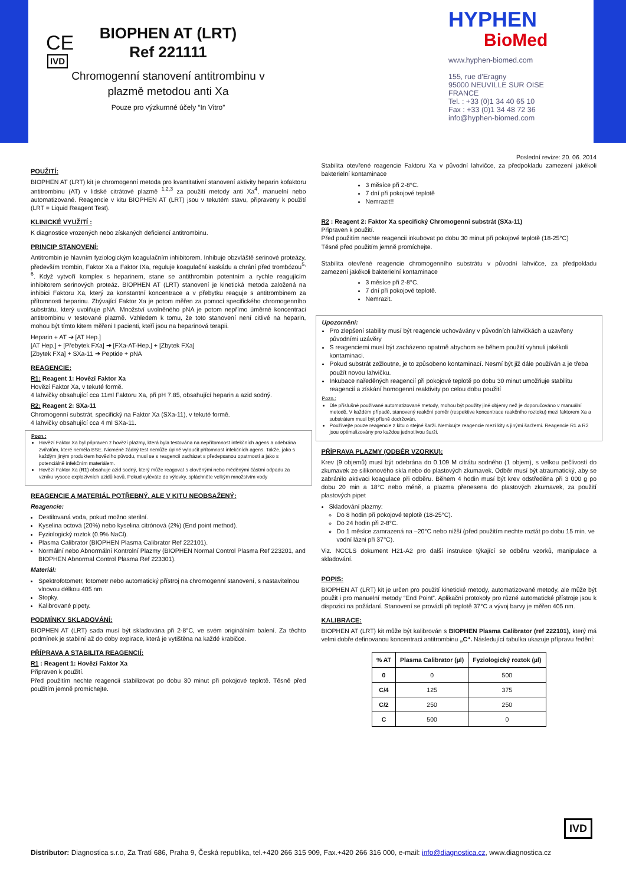CE
IVD
BIOPHEN AT (LRT)
Ref 221111
Chromogenní stanovení antitrombinu v plazmě metodou anti Xa
Pouze pro výzkumné účely “In Vitro”
HYPHEN
BioMed
www.hyphen-biomed.com
155, rue d'Eragny
95000 NEUVILLE SUR OISE
FRANCE
Tel. : +33 (0)1 34 40 65 10
Fax : +33 (0)1 34 48 72 36
info@hyphen-biomed.com
Poslední revize: 20. 06. 2014
POUŽITÍ:
BIOPHEN AT (LRT) kit je chromogenní metoda pro kvantitativní stanovení aktivity heparin kofaktoru antitrombinu (AT) v lidské citrátové plazmě <sup>1,2,3</sup> za použití metody anti Xa<sup>4</sup>, manuelní nebo automatizované. Reagencie v kitu BIOPHEN AT (LRT) jsou v tekutém stavu, připraveny k použití (LRT = Liquid Reagent Test).
KLINICKÉ VYUŽITÍ :
K diagnostice vrozených nebo získaných deficiencí antitrombinu.
PRINCIP STANOVENÍ:
Antitrombin je hlavním fyziologickým koagulačním inhibitorem. Inhibuje obzvláště serinové proteázy, především trombin, Faktor Xa a Faktor IXa, reguluje koagulační kaskádu a chrání před trombózou<sup>5, 6</sup>. Když vytvoří komplex s heparinem, stane se antithrombin potentním a rychle reagujícím inhibitorem serinových proteáz. BIOPHEN AT (LRT) stanovení je kinetická metoda založená na inhibici Faktoru Xa, který za konstantní koncentrace a v přebytku reaguje s antitrombinem za přítomnosti heparinu. Zbývající Faktor Xa je potom měřen za pomocí specifického chromogenního substrátu, který uvolňuje pNA. Množství uvolněného pNA je potom nepřímo úměrné koncentraci antitrombinu v testované plazmě. Vzhledem k tomu, že toto stanovení není citlivé na heparin, mohou být tímto kitem měřeni I pacienti, kteří jsou na heparinová terapii.
Heparin + AT ➔ [AT Hep.]
[AT Hep.] + [Přebytek FXa] ➔ [FXa-AT-Hep.] + [Zbytek FXa]
[Zbytek FXa] + SXa-11 ➔ Peptide + pNA
REAGENCIE:
R1: Reagent 1: Hovězí Faktor Xa
Hovězí Faktor Xa, v tekuté formě.
4 lahvičky obsahující cca 11ml Faktoru Xa, při pH 7.85, obsahující heparin a azid sodný.
R2: Reagent 2: SXa-11
Chromogenní substrát, specifický na Faktor Xa (SXa-11), v tekuté formě.
4 lahvičky obsahující cca 4 ml SXa-11.
Pozn.:
Hovězí Faktor Xa byl připraven z hovězí plazmy, která byla testována na nepřítomnost infekčních agens a odebrána zvířatům, které neměla BSE. Nicméně žádný test nemůže úplně vyloučit přítomnost infekčních agens. Takže, jako s každým jiným produktem hovězího původu, musí se s reagencií zacházet s předepsanou opatrností a jako s potenciálně infekčním materiálem.
Hovězí Faktor Xa (R1) obsahuje azid sodný, který může reagovat s olověnými nebo měděnými částmi odpadu za vzniku vysoce explozivních azidů kovů. Pokud vyléváte do výlevky, spláchněte velkým množstvím vody
REAGENCIE A MATERIÁL POTŘEBNÝ, ALE V KITU NEOBSAŽENÝ:
Reagencie:
Destilovaná voda, pokud možno sterilní.
Kyselina octová (20%) nebo kyselina citrónová (2%) (End point method).
Fyziologický roztok (0.9% NaCl).
Plasma Calibrator (BIOPHEN Plasma Calibrator Ref 222101).
Normální nebo Abnormální Kontrolní Plazmy (BIOPHEN Normal Control Plasma Ref 223201, and BIOPHEN Abnormal Control Plasma Ref 223301).
Materiál:
Spektrofotometr, fotometr nebo automatický přístroj na chromogenní stanovení, s nastavitelnou vlnovou délkou 405 nm.
Stopky.
Kalibrované pipety.
PODMÍNKY SKLADOVÁNÍ:
BIOPHEN AT (LRT) sada musí být skladována při 2-8°C, ve svém originálním balení. Za těchto podmínek je stabilní až do doby expirace, která je vytištěna na každé krabičce.
PŘÍPRAVA A STABILITA REAGENCIÍ:
R1 : Reagent 1: Hovězí Faktor Xa
Připraven k použití.
Před použitím nechte reagencii stabilizovat po dobu 30 minut při pokojové teplotě. Těsně před použitím jemně promíchejte.
Stabilita otevřené reagencie Faktoru Xa v původní lahvičce, za předpokladu zamezení jakékoli bakterielní kontaminace
3 měsíce při 2-8°C.
7 dní při pokojové teplotě
Nemrazit!!
R2 : Reagent 2: Faktor Xa specifický Chromogenní substrát (SXa-11)
Připraven k použití.
Před použitím nechte reagencii inkubovat po dobu 30 minut při pokojové teplotě (18-25°C)
Těsně před použitím jemně promíchejte.
Stabilita otevřené reagencie chromogenního substrátu v původní lahvičce, za předpokladu zamezení jakékoli bakterielní kontaminace
3 měsíce při 2-8°C.
7 dní při pokojové teplotě.
Nemrazit.
Upozornění:
Pro zlepšení stability musí být reagencie uchovávány v původních lahvičkách a uzavřeny původními uzávěry
S reagenciemi musí být zacházeno opatrně abychom se během použití vyhnuli jakékoli kontaminaci.
Pokud substrát zežloutne, je to způsobeno kontaminací. Nesmí být již dále používán a je třeba použít novou lahvičku.
Inkubace naředěných reagencií při pokojové teplotě po dobu 30 minut umožňuje stabilitu reagencií a získání homogenní reaktivity po celou dobu použití
Pozn.:
Dle příslušné používané automatizované metody, mohou být použity jiné objemy než je doporučováno v manuální metodě. V každém případě, stanovený reakční poměr (respektive koncentrace reakčního roztoku) mezi faktorem Xa a substrátem musí být přísně dodržován.
Používejte pouze reagencie z kitu o stejné šarži. Nemixujte reagencie mezi kity s jinými šaržemi. Reagencie R1 a R2 jsou optimalizovány pro každou jednotlivou šarži.
PŘÍPRAVA PLAZMY (ODBĚR VZORKU):
Krev (9 objemů) musí být odebrána do 0.109 M citrátu sodného (1 objem), s velkou pečlivostí do zkumavek ze silikonového skla nebo do plastových zkumavek. Odběr musí být atraumatický, aby se zabránilo aktivaci koagulace při odběru. Během 4 hodin musí být krev odstředěna při 3 000 g po dobu 20 min a 18°C nebo méně, a plazma přenesena do plastových zkumavek, za použití plastových pipet
Skladování plazmy:
Do 8 hodin při pokojové teplotě (18-25°C).
Do 24 hodin při 2-8°C.
Do 1 měsíce zamrazená na –20°C nebo nižší (před použitím nechte roztát po dobu 15 min. ve vodní lázni při 37°C).
Viz. NCCLS dokument H21-A2 pro další instrukce týkající se odběru vzorků, manipulace a skladování.
POPIS:
BIOPHEN AT (LRT) kit je určen pro použití kinetické metody, automatizované metody, ale může být použit i pro manuelní metody “End Point”. Aplikační protokoly pro různé automatické přístroje jsou k dispozici na požádaní. Stanovení se provádí při teplotě 37°C a vývoj barvy je měřen 405 nm.
KALIBRACE:
BIOPHEN AT (LRT) kit může být kalibrován s BIOPHEN Plasma Calibrator (ref 222101), který má velmi dobře definovanou koncentraci antitrombinu „C“. Následující tabulka ukazuje přípravu ředění:
| % AT | Plasma Calibrator (µl) | Fyziologický roztok (µl) |
| --- | --- | --- |
| 0 | 0 | 500 |
| C/4 | 125 | 375 |
| C/2 | 250 | 250 |
| C | 500 | 0 |
IVD
Distributor: Diagnostica s.r.o, Za Tratí 686, Praha 9, Česká republika, tel.+420 266 315 909, Fax.+420 266 316 000, e-mail: info@diagnostica.cz, www.diagnostica.cz